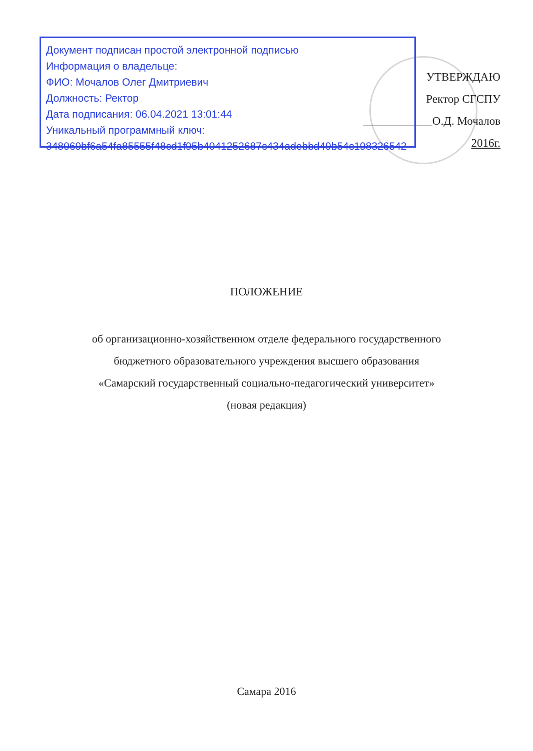Документ подписан простой электронной подписью
Информация о владельце:
ФИО: Мочалов Олег Дмитриевич
Должность: Ректор
Дата подписания: 06.04.2021 13:01:44
Уникальный программный ключ:
348069bf6a54fa85555f48cd1f95b4041252687c434adebbd49b54c198326542
УТВЕРЖДАЮ
Ректор СГСПУ
____________О.Д. Мочалов
2016г.
ПОЛОЖЕНИЕ
об организационно-хозяйственном отделе федерального государственного
бюджетного образовательного учреждения высшего образования
«Самарский государственный социально-педагогический университет»
(новая редакция)
Самара 2016